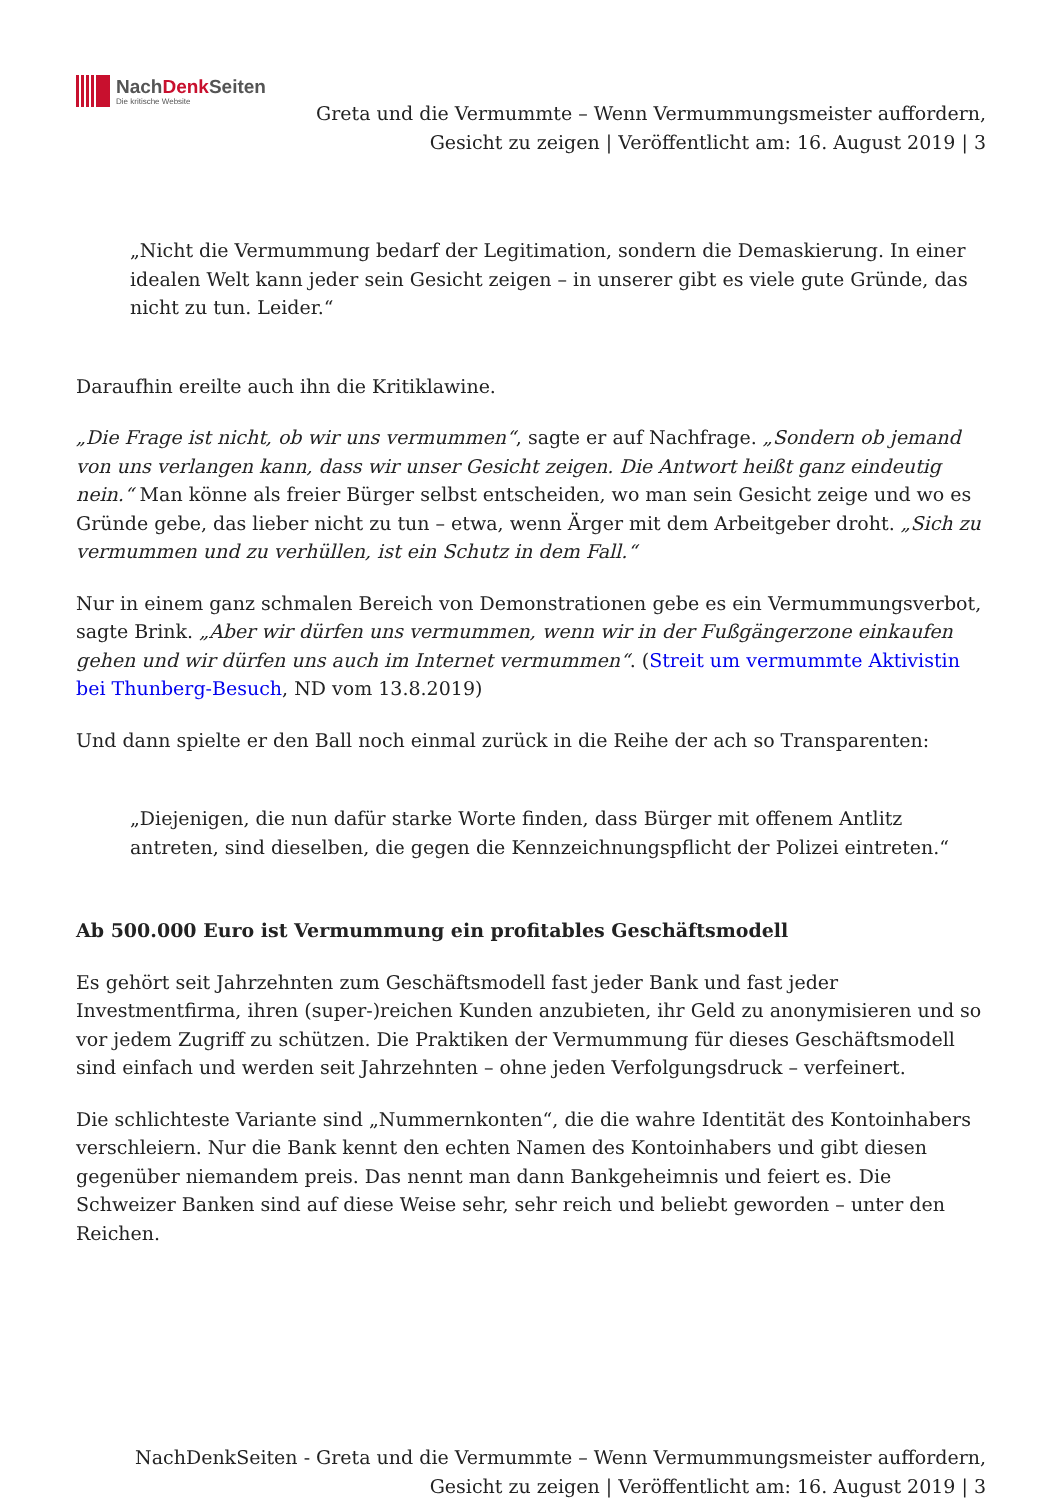NachDenk Seiten
Die kritische Website
Greta und die Vermummte – Wenn Vermummungsmeister auffordern, Gesicht zu zeigen | Veröffentlicht am: 16. August 2019 | 3
„Nicht die Vermummung bedarf der Legitimation, sondern die Demaskierung. In einer idealen Welt kann jeder sein Gesicht zeigen – in unserer gibt es viele gute Gründe, das nicht zu tun. Leider.“
Daraufhin ereilte auch ihn die Kritiklawine.
„Die Frage ist nicht, ob wir uns vermummen“, sagte er auf Nachfrage. „Sondern ob jemand von uns verlangen kann, dass wir unser Gesicht zeigen. Die Antwort heißt ganz eindeutig nein.“ Man könne als freier Bürger selbst entscheiden, wo man sein Gesicht zeige und wo es Gründe gebe, das lieber nicht zu tun – etwa, wenn Ärger mit dem Arbeitgeber droht. „Sich zu vermummen und zu verhüllen, ist ein Schutz in dem Fall.“
Nur in einem ganz schmalen Bereich von Demonstrationen gebe es ein Vermummungsverbot, sagte Brink. „Aber wir dürfen uns vermummen, wenn wir in der Fußgängerzone einkaufen gehen und wir dürfen uns auch im Internet vermummen“. (Streit um vermummte Aktivistin bei Thunberg-Besuch, ND vom 13.8.2019)
Und dann spielte er den Ball noch einmal zurück in die Reihe der ach so Transparenten:
„Diejenigen, die nun dafür starke Worte finden, dass Bürger mit offenem Antlitz antreten, sind dieselben, die gegen die Kennzeichnungspflicht der Polizei eintreten.“
Ab 500.000 Euro ist Vermummung ein profitables Geschäftsmodell
Es gehört seit Jahrzehnten zum Geschäftsmodell fast jeder Bank und fast jeder Investmentfirma, ihren (super-)reichen Kunden anzubieten, ihr Geld zu anonymisieren und so vor jedem Zugriff zu schützen. Die Praktiken der Vermummung für dieses Geschäftsmodell sind einfach und werden seit Jahrzehnten – ohne jeden Verfolgungsdruck – verfeinert.
Die schlichteste Variante sind „Nummernkonten“, die die wahre Identität des Kontoinhabers verschleiern. Nur die Bank kennt den echten Namen des Kontoinhabers und gibt diesen gegenüber niemandem preis. Das nennt man dann Bankgeheimnis und feiert es. Die Schweizer Banken sind auf diese Weise sehr, sehr reich und beliebt geworden – unter den Reichen.
NachDenkSeiten - Greta und die Vermummte – Wenn Vermummungsmeister auffordern, Gesicht zu zeigen | Veröffentlicht am: 16. August 2019 | 3